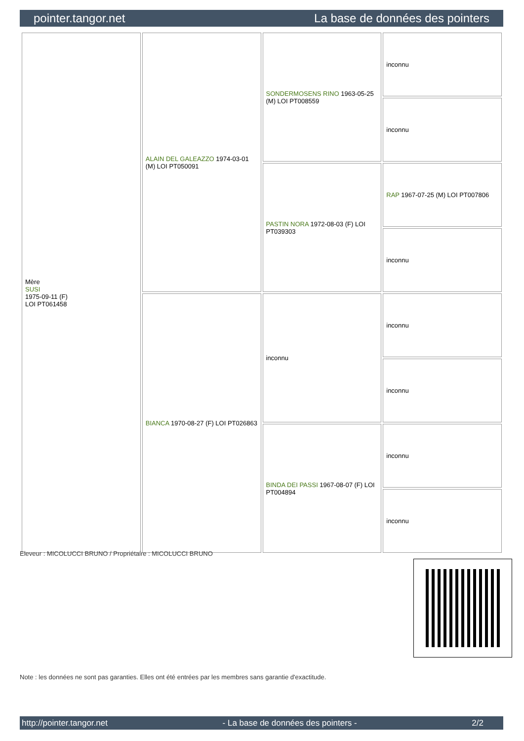pointer.tangor.net La base de données des pointers
| Mère SUSI 1975-09-11 (F) LOI PT061458 | ALAIN DEL GALEAZZO 1974-03-01 (M) LOI PT050091 | SONDERMOSENS RINO 1963-05-25 (M) LOI PT008559 | inconnu |
| | | | inconnu |
| | | PASTIN NORA 1972-08-03 (F) LOI PT039303 | RAP 1967-07-25 (M) LOI PT007806 |
| | | | inconnu |
| | BIANCA 1970-08-27 (F) LOI PT026863 | inconnu | inconnu |
| | | | inconnu |
| | | BINDA DEI PASSI 1967-08-07 (F) LOI PT004894 | inconnu |
| | | | inconnu |
Eleveur : MICOLUCCI BRUNO / Propriétaire : MICOLUCCI BRUNO
Note : les données ne sont pas garanties. Elles ont été entrées par les membres sans garantie d'exactitude.
http://pointer.tangor.net - La base de données des pointers - 2/2